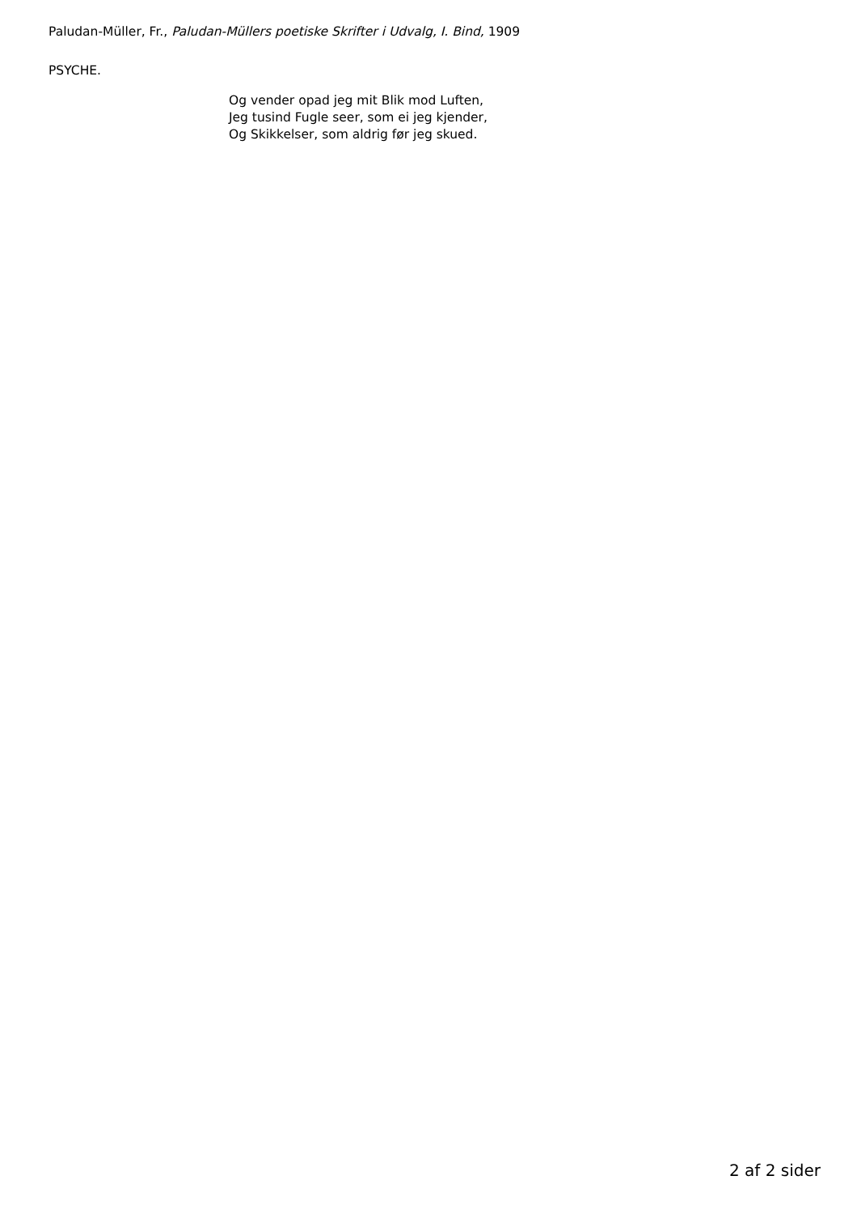Paludan-Müller, Fr., Paludan-Müllers poetiske Skrifter i Udvalg, I. Bind, 1909
PSYCHE.
Og vender opad jeg mit Blik mod Luften,
Jeg tusind Fugle seer, som ei jeg kjender,
Og Skikkelser, som aldrig før jeg skued.
2 af 2 sider